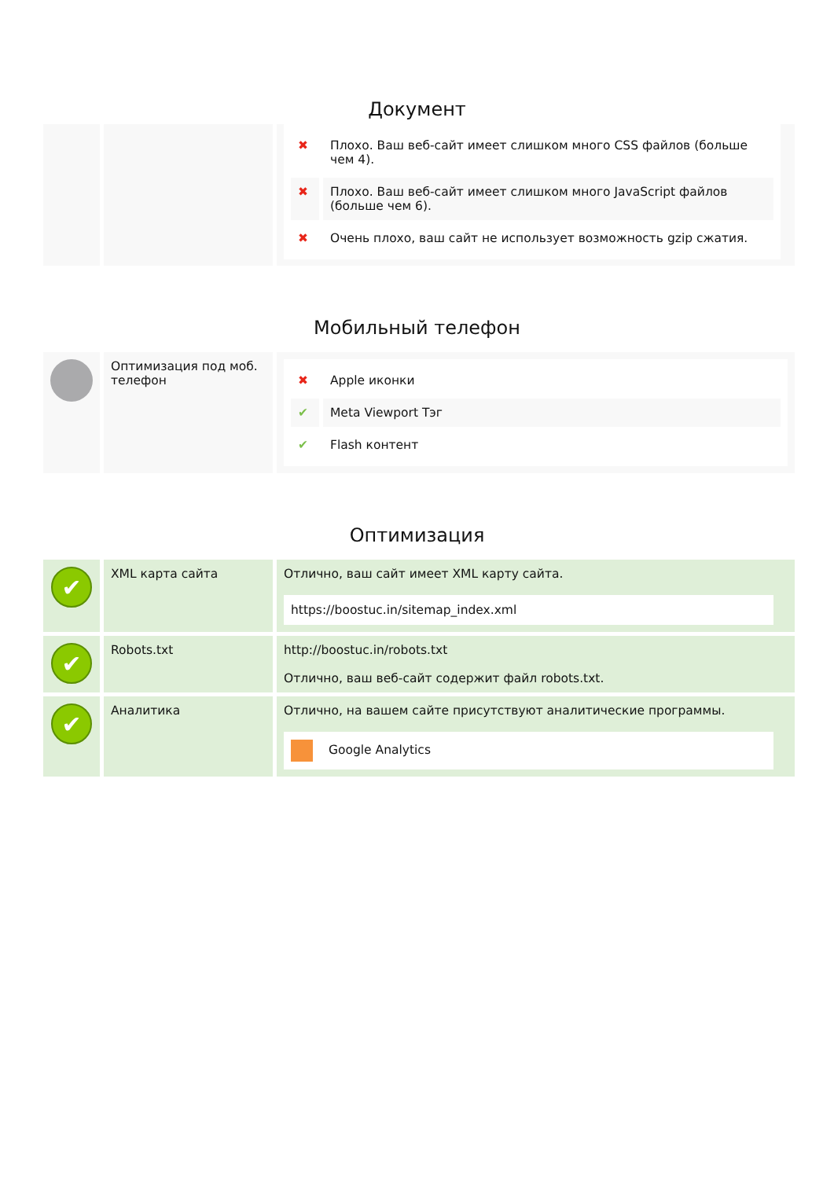Документ
| | | / ✖ / Плохо. Ваш веб-сайт имеет слишком много CSS файлов (больше чем 4). / / ✖ / Плохо. Ваш веб-сайт имеет слишком много JavaScript файлов (больше чем 6). / / ✖ / Очень плохо, ваш сайт не использует возможность gzip сжатия. / |
Мобильный телефон
| | Оптимизация под моб. телефон | / ✖ / Apple иконки / / ✔ / Meta Viewport Тэг / / ✔ / Flash контент / |
Оптимизация
| ✔ | XML карта сайта | Отлично, ваш сайт имеет XML карту сайта. https://boostuc.in/sitemap_index.xml |
| ✔ | Robots.txt | http://boostuc.in/robots.txt Отлично, ваш веб-сайт содержит файл robots.txt. |
| ✔ | Аналитика | Отлично, на вашем сайте присутствуют аналитические программы. Google Analytics |